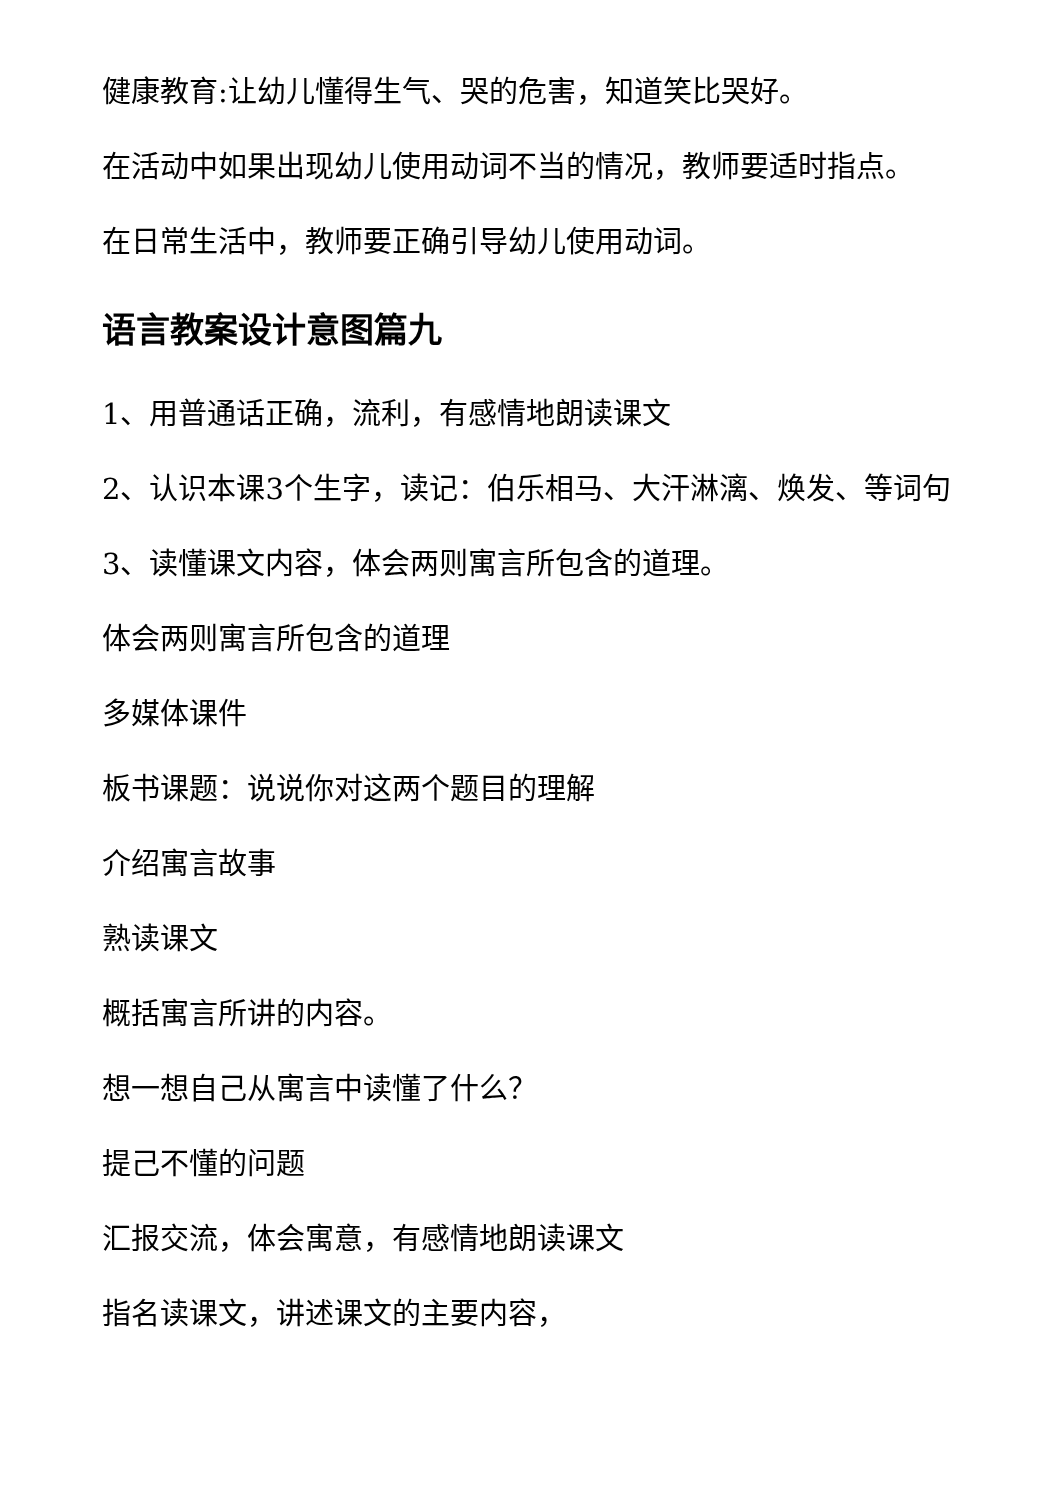健康教育:让幼儿懂得生气、哭的危害，知道笑比哭好。
在活动中如果出现幼儿使用动词不当的情况，教师要适时指点。
在日常生活中，教师要正确引导幼儿使用动词。
语言教案设计意图篇九
1、用普通话正确，流利，有感情地朗读课文
2、认识本课3个生字，读记：伯乐相马、大汗淋漓、焕发、等词句
3、读懂课文内容，体会两则寓言所包含的道理。
体会两则寓言所包含的道理
多媒体课件
板书课题：说说你对这两个题目的理解
介绍寓言故事
熟读课文
概括寓言所讲的内容。
想一想自己从寓言中读懂了什么？
提己不懂的问题
汇报交流，体会寓意，有感情地朗读课文
指名读课文，讲述课文的主要内容，